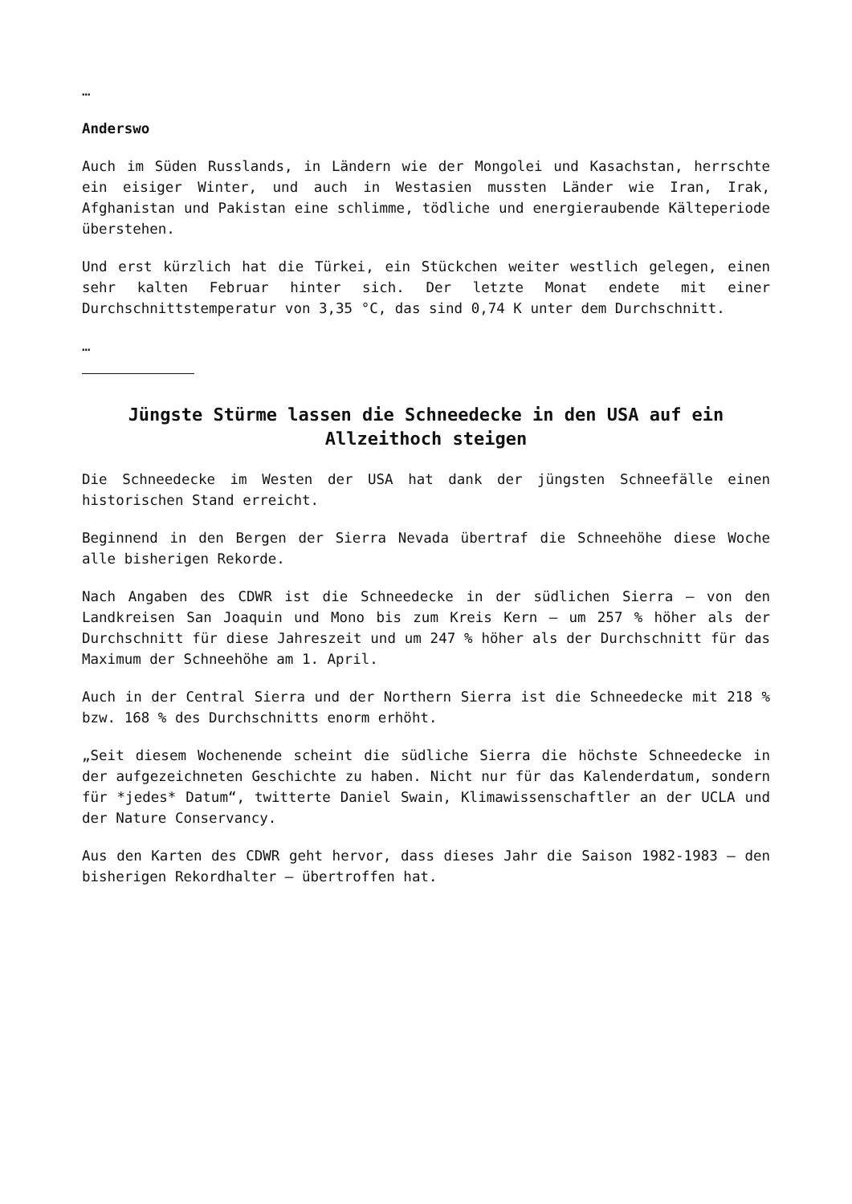…
Anderswo
Auch im Süden Russlands, in Ländern wie der Mongolei und Kasachstan, herrschte ein eisiger Winter, und auch in Westasien mussten Länder wie Iran, Irak, Afghanistan und Pakistan eine schlimme, tödliche und energieraubende Kälteperiode überstehen.
Und erst kürzlich hat die Türkei, ein Stückchen weiter westlich gelegen, einen sehr kalten Februar hinter sich. Der letzte Monat endete mit einer Durchschnittstemperatur von 3,35 °C, das sind 0,74 K unter dem Durchschnitt.
…
Jüngste Stürme lassen die Schneedecke in den USA auf ein Allzeithoch steigen
Die Schneedecke im Westen der USA hat dank der jüngsten Schneefälle einen historischen Stand erreicht.
Beginnend in den Bergen der Sierra Nevada übertraf die Schneehöhe diese Woche alle bisherigen Rekorde.
Nach Angaben des CDWR ist die Schneedecke in der südlichen Sierra – von den Landkreisen San Joaquin und Mono bis zum Kreis Kern – um 257 % höher als der Durchschnitt für diese Jahreszeit und um 247 % höher als der Durchschnitt für das Maximum der Schneehöhe am 1. April.
Auch in der Central Sierra und der Northern Sierra ist die Schneedecke mit 218 % bzw. 168 % des Durchschnitts enorm erhöht.
„Seit diesem Wochenende scheint die südliche Sierra die höchste Schneedecke in der aufgezeichneten Geschichte zu haben. Nicht nur für das Kalenderdatum, sondern für *jedes* Datum“, twitterte Daniel Swain, Klimawissenschaftler an der UCLA und der Nature Conservancy.
Aus den Karten des CDWR geht hervor, dass dieses Jahr die Saison 1982-1983 – den bisherigen Rekordhalter – übertroffen hat.